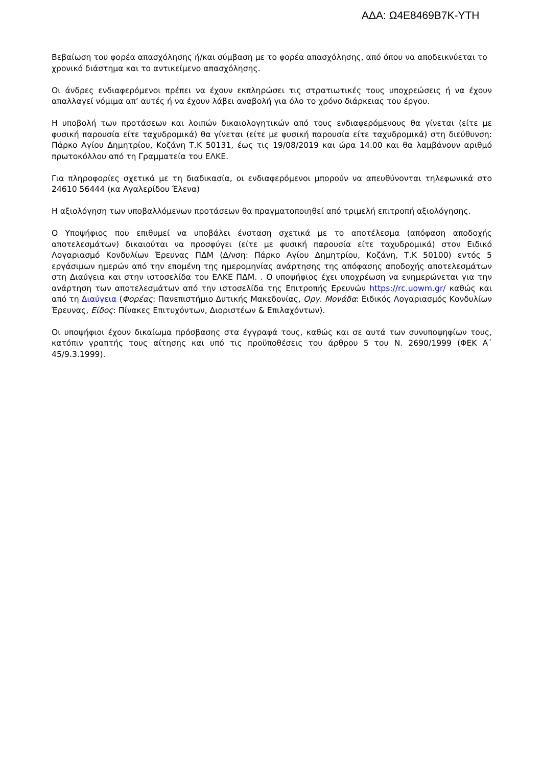ΑΔΑ: Ω4Ε8469Β7Κ-ΥΤΗ
Βεβαίωση του φορέα απασχόλησης ή/και σύμβαση με το φορέα απασχόλησης, από όπου να αποδεικνύεται το χρονικό διάστημα και το αντικείμενο απασχόλησης.
Οι άνδρες ενδιαφερόμενοι πρέπει να έχουν εκπληρώσει τις στρατιωτικές τους υποχρεώσεις ή να έχουν απαλλαγεί νόμιμα απ’ αυτές ή να έχουν λάβει αναβολή για όλο το χρόνο διάρκειας του έργου.
Η υποβολή των προτάσεων και λοιπών δικαιολογητικών από τους ενδιαφερόμενους θα γίνεται (είτε με φυσική παρουσία είτε ταχυδρομικά) θα γίνεται (είτε με φυσική παρουσία είτε ταχυδρομικά) στη διεύθυνση: Πάρκο Αγίου Δημητρίου, Κοζάνη Τ.Κ 50131, έως τις 19/08/2019 και ώρα 14.00 και θα λαμβάνουν αριθμό πρωτοκόλλου από τη Γραμματεία του ΕΛΚΕ.
Για πληροφορίες σχετικά με τη διαδικασία, οι ενδιαφερόμενοι μπορούν να απευθύνονται τηλεφωνικά στο 24610 56444 (κα Αγαλερίδου Έλενα)
Η αξιολόγηση των υποβαλλόμενων προτάσεων θα πραγματοποιηθεί από τριμελή επιτροπή αξιολόγησης.
Ο Υποψήφιος που επιθυμεί να υποβάλει ένσταση σχετικά με το αποτέλεσμα (απόφαση αποδοχής αποτελεσμάτων) δικαιούται να προσφύγει (είτε με φυσική παρουσία είτε ταχυδρομικά) στον Ειδικό Λογαριασμό Κονδυλίων Έρευνας ΠΔΜ (Δ/νση: Πάρκο Αγίου Δημητρίου, Κοζάνη, Τ.Κ 50100) εντός 5 εργάσιμων ημερών από την επομένη της ημερομηνίας ανάρτησης της απόφασης αποδοχής αποτελεσμάτων στη Διαύγεια και στην ιστοσελίδα του ΕΛΚΕ ΠΔΜ. . Ο υποψήφιος έχει υποχρέωση να ενημερώνεται για την ανάρτηση των αποτελεσμάτων από την ιστοσελίδα της Επιτροπής Ερευνών https://rc.uowm.gr/ καθώς και από τη Διαύγεια (Φορέας: Πανεπιστήμιο Δυτικής Μακεδονίας, Οργ. Μονάδα: Ειδικός Λογαριασμός Κονδυλίων Έρευνας, Είδος: Πίνακες Επιτυχόντων, Διοριστέων & Επιλαχόντων).
Οι υποψήφιοι έχουν δικαίωμα πρόσβασης στα έγγραφά τους, καθώς και σε αυτά των συνυποψηφίων τους, κατόπιν γραπτής τους αίτησης και υπό τις προϋποθέσεις του άρθρου 5 του Ν. 2690/1999 (ΦΕΚ Α΄ 45/9.3.1999).